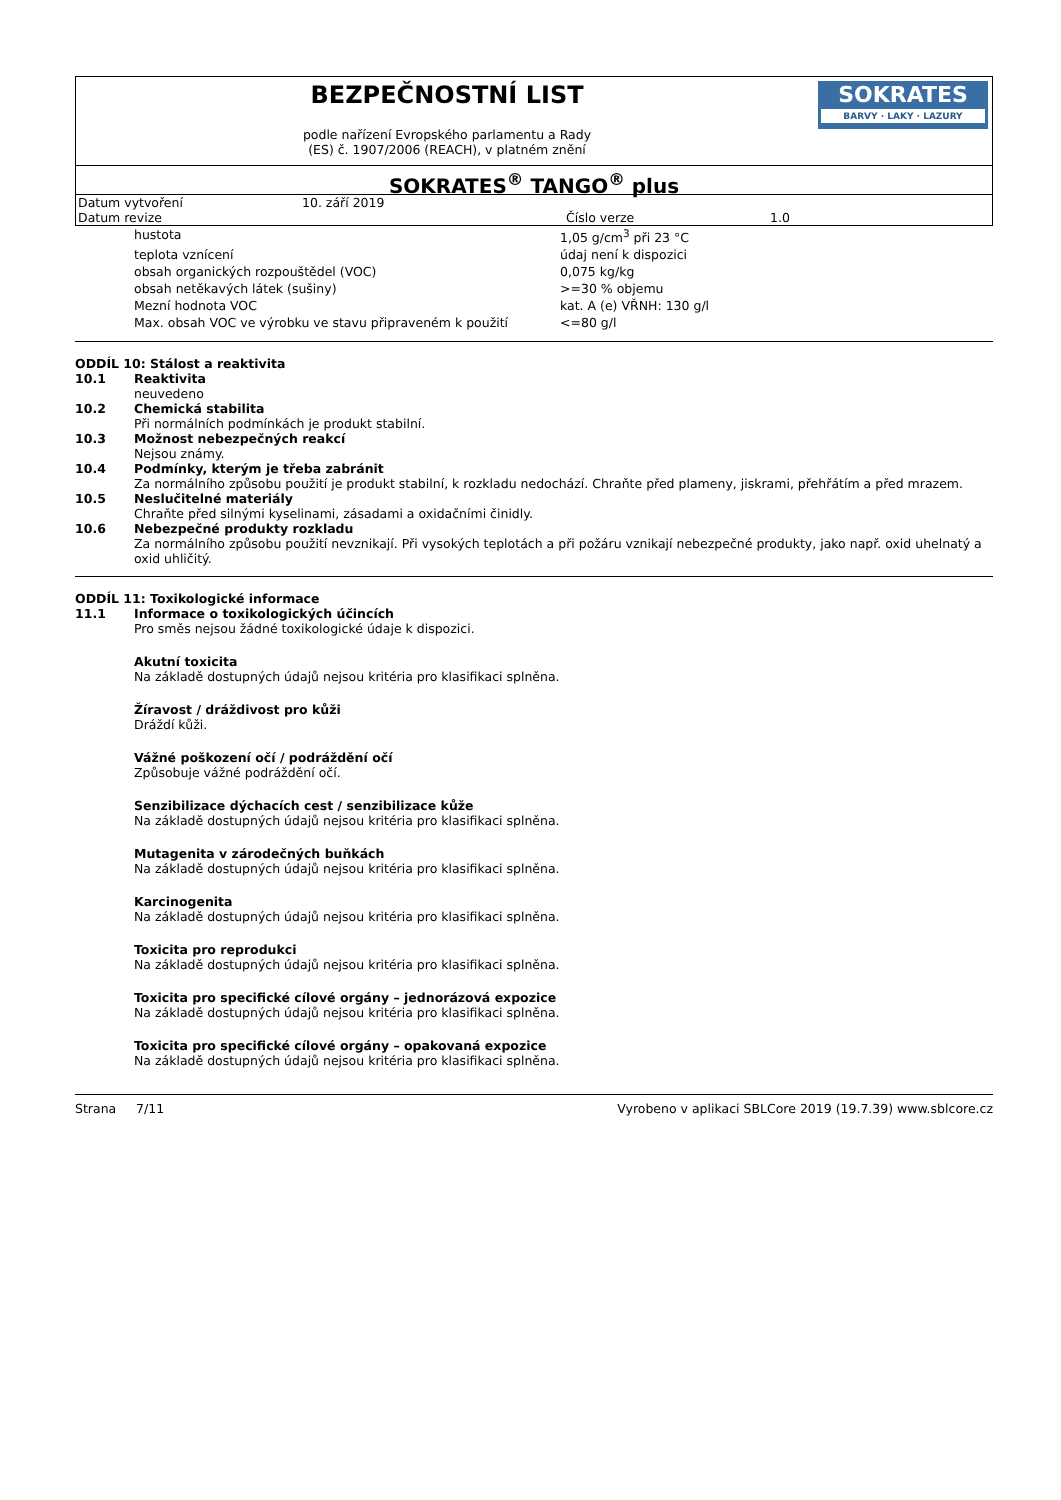BEZPEČNOSTNÍ LIST
podle nařízení Evropského parlamentu a Rady
(ES) č. 1907/2006 (REACH), v platném znění
SOKRATES
BARVY · LAKY · LAZURY
SOKRATES<sup>®</sup> TANGO<sup>®</sup> plus
| Datum vytvoření | 10. září 2019 | | |
| Datum revize | | Číslo verze | 1.0 |
| hustota | 1,05 g/cm<sup>3</sup> při 23 °C |
| teplota vznícení | údaj není k dispozici |
| obsah organických rozpouštědel (VOC) | 0,075 kg/kg |
| obsah netěkavých látek (sušiny) | >=30 % objemu |
| Mezní hodnota VOC | kat. A (e) VŘNH: 130 g/l |
| Max. obsah VOC ve výrobku ve stavu připraveném k použití | <=80 g/l |
ODDÍL 10: Stálost a reaktivita
10.1 Reaktivita
neuvedeno
10.2 Chemická stabilita
Při normálních podmínkách je produkt stabilní.
10.3 Možnost nebezpečných reakcí
Nejsou známy.
10.4 Podmínky, kterým je třeba zabránit
Za normálního způsobu použití je produkt stabilní, k rozkladu nedochází. Chraňte před plameny, jiskrami, přehřátím a před mrazem.
10.5 Neslučitelné materiály
Chraňte před silnými kyselinami, zásadami a oxidačními činidly.
10.6 Nebezpečné produkty rozkladu
Za normálního způsobu použití nevznikají. Při vysokých teplotách a při požáru vznikají nebezpečné produkty, jako např. oxid uhelnatý a oxid uhličitý.
ODDÍL 11: Toxikologické informace
11.1 Informace o toxikologických účincích
Pro směs nejsou žádné toxikologické údaje k dispozici.
Akutní toxicita
Na základě dostupných údajů nejsou kritéria pro klasifikaci splněna.
Žíravost / dráždivost pro kůži
Dráždí kůži.
Vážné poškození očí / podráždění očí
Způsobuje vážné podráždění očí.
Senzibilizace dýchacích cest / senzibilizace kůže
Na základě dostupných údajů nejsou kritéria pro klasifikaci splněna.
Mutagenita v zárodečných buňkách
Na základě dostupných údajů nejsou kritéria pro klasifikaci splněna.
Karcinogenita
Na základě dostupných údajů nejsou kritéria pro klasifikaci splněna.
Toxicita pro reprodukci
Na základě dostupných údajů nejsou kritéria pro klasifikaci splněna.
Toxicita pro specifické cílové orgány – jednorázová expozice
Na základě dostupných údajů nejsou kritéria pro klasifikaci splněna.
Toxicita pro specifické cílové orgány – opakovaná expozice
Na základě dostupných údajů nejsou kritéria pro klasifikaci splněna.
Strana 7/11 Vyrobeno v aplikaci SBLCore 2019 (19.7.39) www.sblcore.cz